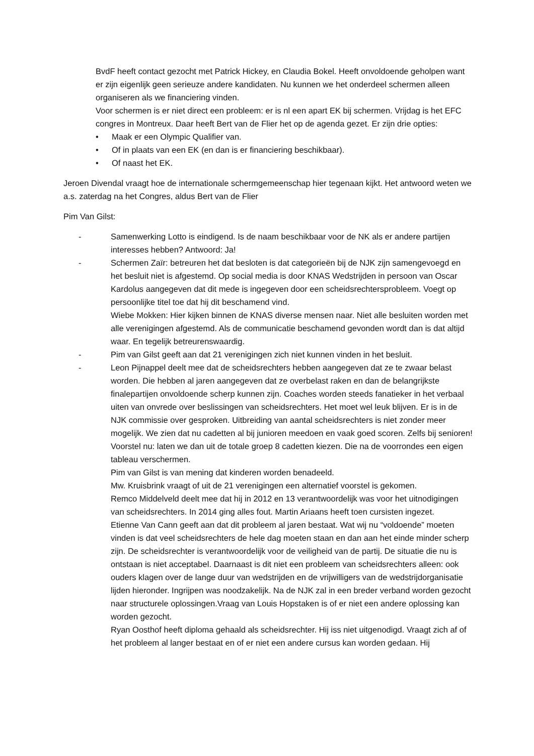BvdF heeft contact gezocht met Patrick Hickey, en Claudia Bokel. Heeft onvoldoende geholpen want er zijn eigenlijk geen serieuze andere kandidaten. Nu kunnen we het onderdeel schermen alleen organiseren als we financiering vinden.
Voor schermen is er niet direct een probleem: er is nl een apart EK bij schermen. Vrijdag is het EFC congres in Montreux. Daar heeft Bert van de Flier het op de agenda gezet. Er zijn drie opties:
• Maak er een Olympic Qualifier van.
• Of in plaats van een EK (en dan is er financiering beschikbaar).
• Of naast het EK.
Jeroen Divendal vraagt hoe de internationale schermgemeenschap hier tegenaan kijkt. Het antwoord weten we a.s. zaterdag na het Congres, aldus Bert van de Flier
Pim Van Gilst:
- Samenwerking Lotto is eindigend. Is de naam beschikbaar voor de NK als er andere partijen interesses hebben? Antwoord: Ja!
- Schermen Zaïr: betreuren het dat besloten is dat categorieën bij de NJK zijn samengevoegd en het besluit niet is afgestemd. Op social media is door KNAS Wedstrijden in persoon van Oscar Kardolus aangegeven dat dit mede is ingegeven door een scheidsrechtersprobleem. Voegt op persoonlijke titel toe dat hij dit beschamend vind.
Wiebe Mokken: Hier kijken binnen de KNAS diverse mensen naar. Niet alle besluiten worden met alle verenigingen afgestemd. Als de communicatie beschamend gevonden wordt dan is dat altijd waar. En tegelijk betreurenswaardig.
- Pim van Gilst geeft aan dat 21 verenigingen zich niet kunnen vinden in het besluit.
- Leon Pijnappel deelt mee dat de scheidsrechters hebben aangegeven dat ze te zwaar belast worden. Die hebben al jaren aangegeven dat ze overbelast raken en dan de belangrijkste finalepartijen onvoldoende scherp kunnen zijn. Coaches worden steeds fanatieker in het verbaal uiten van onvrede over beslissingen van scheidsrechters. Het moet wel leuk blijven. Er is in de NJK commissie over gesproken. Uitbreiding van aantal scheidsrechters is niet zonder meer mogelijk. We zien dat nu cadetten al bij junioren meedoen en vaak goed scoren. Zelfs bij senioren!
Voorstel nu: laten we dan uit de totale groep 8 cadetten kiezen. Die na de voorrondes een eigen tableau verschermen.
Pim van Gilst is van mening dat kinderen worden benadeeld.
Mw. Kruisbrink vraagt of uit de 21 verenigingen een alternatief voorstel is gekomen.
Remco Middelveld deelt mee dat hij in 2012 en 13 verantwoordelijk was voor het uitnodigingen van scheidsrechters. In 2014 ging alles fout. Martin Ariaans heeft toen cursisten ingezet.
Etienne Van Cann geeft aan dat dit probleem al jaren bestaat. Wat wij nu “voldoende” moeten vinden is dat veel scheidsrechters de hele dag moeten staan en dan aan het einde minder scherp zijn. De scheidsrechter is verantwoordelijk voor de veiligheid van de partij. De situatie die nu is ontstaan is niet acceptabel. Daarnaast is dit niet een probleem van scheidsrechters alleen: ook ouders klagen over de lange duur van wedstrijden en de vrijwilligers van de wedstrijdorganisatie lijden hieronder. Ingrijpen was noodzakelijk. Na de NJK zal in een breder verband worden gezocht naar structurele oplossingen.Vraag van Louis Hopstaken is of er niet een andere oplossing kan worden gezocht.
Ryan Oosthof heeft diploma gehaald als scheidsrechter. Hij iss niet uitgenodigd. Vraagt zich af of het probleem al langer bestaat en of er niet een andere cursus kan worden gedaan. Hij